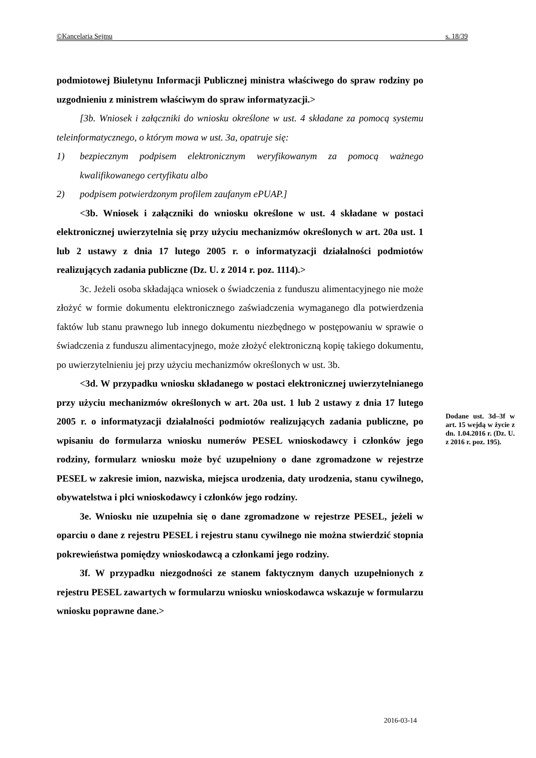©Kancelaria Sejmu s. 18/39
podmiotowej Biuletynu Informacji Publicznej ministra właściwego do spraw rodziny po uzgodnieniu z ministrem właściwym do spraw informatyzacji.>
[3b. Wniosek i załączniki do wniosku określone w ust. 4 składane za pomocą systemu teleinformatycznego, o którym mowa w ust. 3a, opatruje się:
1) bezpiecznym podpisem elektronicznym weryfikowanym za pomocą ważnego kwalifikowanego certyfikatu albo
2) podpisem potwierdzonym profilem zaufanym ePUAP.]
<3b. Wniosek i załączniki do wniosku określone w ust. 4 składane w postaci elektronicznej uwierzytelnia się przy użyciu mechanizmów określonych w art. 20a ust. 1 lub 2 ustawy z dnia 17 lutego 2005 r. o informatyzacji działalności podmiotów realizujących zadania publiczne (Dz. U. z 2014 r. poz. 1114).>
3c. Jeżeli osoba składająca wniosek o świadczenia z funduszu alimentacyjnego nie może złożyć w formie dokumentu elektronicznego zaświadczenia wymaganego dla potwierdzenia faktów lub stanu prawnego lub innego dokumentu niezbędnego w postępowaniu w sprawie o świadczenia z funduszu alimentacyjnego, może złożyć elektroniczną kopię takiego dokumentu, po uwierzytelnieniu jej przy użyciu mechanizmów określonych w ust. 3b.
<3d. W przypadku wniosku składanego w postaci elektronicznej uwierzytelnianego przy użyciu mechanizmów określonych w art. 20a ust. 1 lub 2 ustawy z dnia 17 lutego 2005 r. o informatyzacji działalności podmiotów realizujących zadania publiczne, po wpisaniu do formularza wniosku numerów PESEL wnioskodawcy i członków jego rodziny, formularz wniosku może być uzupełniony o dane zgromadzone w rejestrze PESEL w zakresie imion, nazwiska, miejsca urodzenia, daty urodzenia, stanu cywilnego, obywatelstwa i płci wnioskodawcy i członków jego rodziny.
3e. Wniosku nie uzupełnia się o dane zgromadzone w rejestrze PESEL, jeżeli w oparciu o dane z rejestru PESEL i rejestru stanu cywilnego nie można stwierdzić stopnia pokrewieństwa pomiędzy wnioskodawcą a członkami jego rodziny.
3f. W przypadku niezgodności ze stanem faktycznym danych uzupełnionych z rejestru PESEL zawartych w formularzu wniosku wnioskodawca wskazuje w formularzu wniosku poprawne dane.>
Dodane ust. 3d–3f w art. 15 wejdą w życie z dn. 1.04.2016 r. (Dz. U. z 2016 r. poz. 195).
2016-03-14